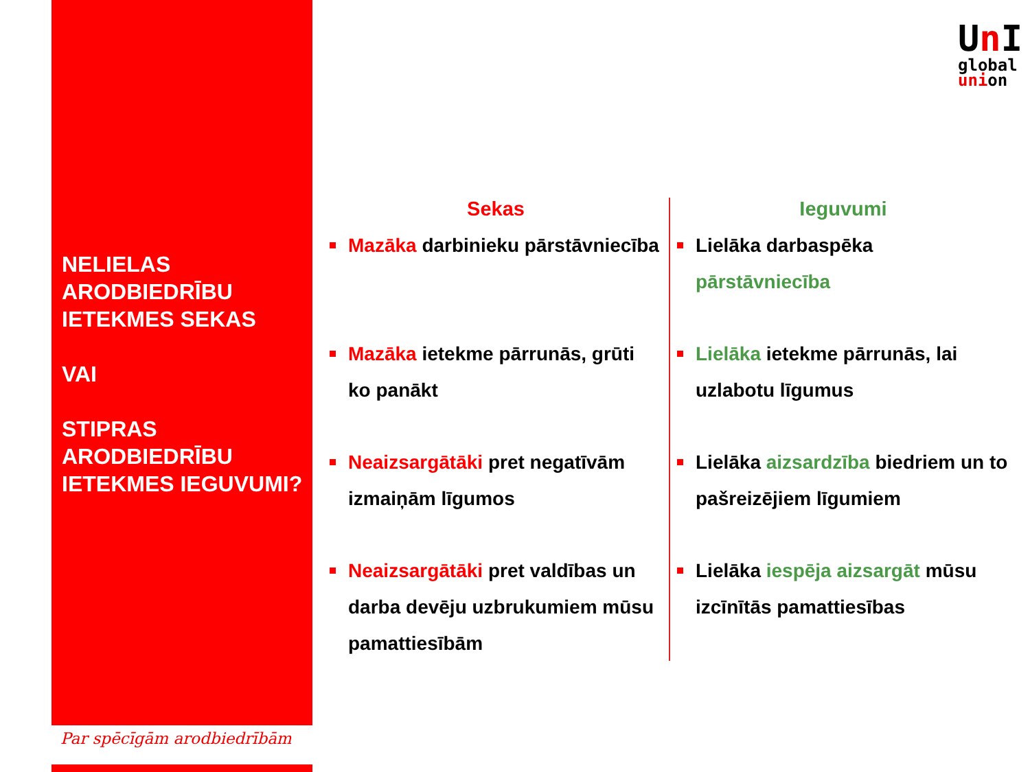NELIELAS ARODBIEDRĪBU IETEKMES SEKAS
VAI
STIPRAS ARODBIEDRĪBU IETEKMES IEGUVUMI?
Par spēcīgām arodbiedrībām
Un I
global
union
Sekas
Mazāka darbinieku pārstāvniecība
Mazāka ietekme pārrunās, grūti ko panākt
Neaizsargātāki pret negatīvām izmaiņām līgumos
Neaizsargātāki pret valdības un darba devēju uzbrukumiem mūsu pamattiesībām
Ieguvumi
Lielāka darbaspēka pārstāvniecība
Lielāka ietekme pārrunās, lai uzlabotu līgumus
Lielāka aizsardzība biedriem un to pašreizējiem līgumiem
Lielāka iespēja aizsargāt mūsu izcīnītās pamattiesības